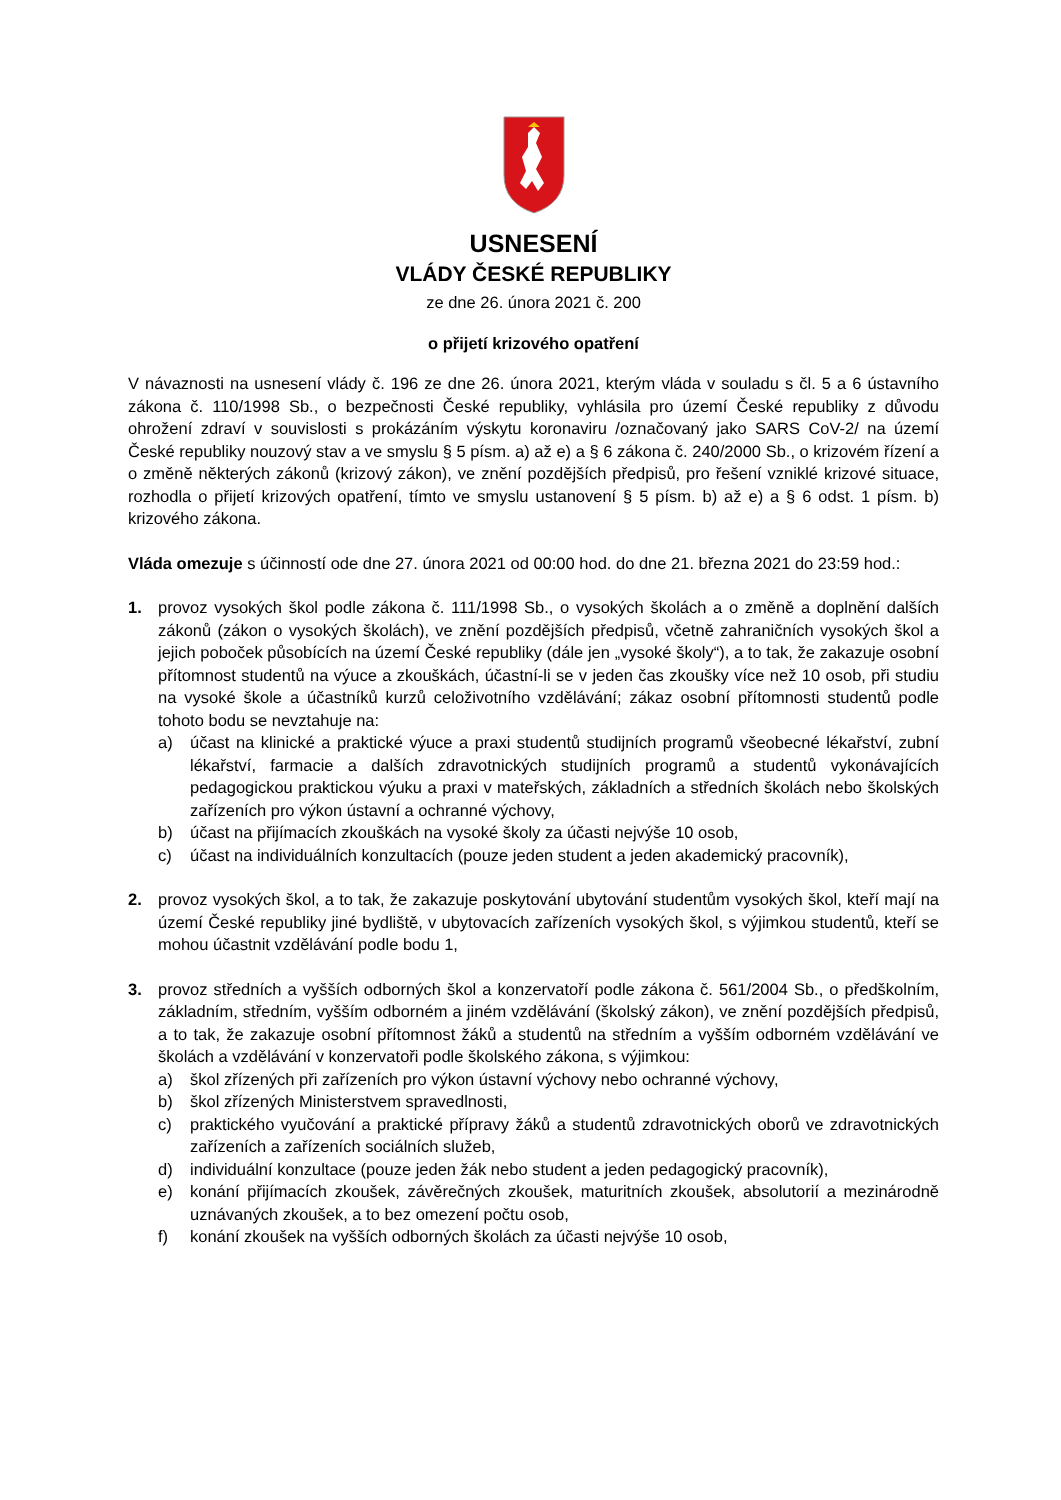USNESENÍ
VLÁDY ČESKÉ REPUBLIKY
ze dne 26. února 2021 č. 200
o přijetí krizového opatření
V návaznosti na usnesení vlády č. 196 ze dne 26. února 2021, kterým vláda v souladu s čl. 5 a 6 ústavního zákona č. 110/1998 Sb., o bezpečnosti České republiky, vyhlásila pro území České republiky z důvodu ohrožení zdraví v souvislosti s prokázáním výskytu koronaviru /označovaný jako SARS CoV-2/ na území České republiky nouzový stav a ve smyslu § 5 písm. a) až e) a § 6 zákona č. 240/2000 Sb., o krizovém řízení a o změně některých zákonů (krizový zákon), ve znění pozdějších předpisů, pro řešení vzniklé krizové situace, rozhodla o přijetí krizových opatření, tímto ve smyslu ustanovení § 5 písm. b) až e) a § 6 odst. 1 písm. b) krizového zákona.
Vláda omezuje s účinností ode dne 27. února 2021 od 00:00 hod. do dne 21. března 2021 do 23:59 hod.:
1. provoz vysokých škol podle zákona č. 111/1998 Sb., o vysokých školách a o změně a doplnění dalších zákonů (zákon o vysokých školách), ve znění pozdějších předpisů, včetně zahraničních vysokých škol a jejich poboček působících na území České republiky (dále jen „vysoké školy“), a to tak, že zakazuje osobní přítomnost studentů na výuce a zkouškách, účastní-li se v jeden čas zkoušky více než 10 osob, při studiu na vysoké škole a účastníků kurzů celoživotního vzdělávání; zákaz osobní přítomnosti studentů podle tohoto bodu se nevztahuje na:
a) účast na klinické a praktické výuce a praxi studentů studijních programů všeobecné lékařství, zubní lékařství, farmacie a dalších zdravotnických studijních programů a studentů vykonávajících pedagogickou praktickou výuku a praxi v mateřských, základních a středních školách nebo školských zařízeních pro výkon ústavní a ochranné výchovy,
b) účast na přijímacích zkouškách na vysoké školy za účasti nejvýše 10 osob,
c) účast na individuálních konzultacích (pouze jeden student a jeden akademický pracovník),
2. provoz vysokých škol, a to tak, že zakazuje poskytování ubytování studentům vysokých škol, kteří mají na území České republiky jiné bydliště, v ubytovacích zařízeních vysokých škol, s výjimkou studentů, kteří se mohou účastnit vzdělávání podle bodu 1,
3. provoz středních a vyšších odborných škol a konzervatoří podle zákona č. 561/2004 Sb., o předškolním, základním, středním, vyšším odborném a jiném vzdělávání (školský zákon), ve znění pozdějších předpisů, a to tak, že zakazuje osobní přítomnost žáků a studentů na středním a vyšším odborném vzdělávání ve školách a vzdělávání v konzervatoři podle školského zákona, s výjimkou:
a) škol zřízených při zařízeních pro výkon ústavní výchovy nebo ochranné výchovy,
b) škol zřízených Ministerstvem spravedlnosti,
c) praktického vyučování a praktické přípravy žáků a studentů zdravotnických oborů ve zdravotnických zařízeních a zařízeních sociálních služeb,
d) individuální konzultace (pouze jeden žák nebo student a jeden pedagogický pracovník),
e) konání přijímacích zkoušek, závěrečných zkoušek, maturitních zkoušek, absolutorií a mezinárodně uznávaných zkoušek, a to bez omezení počtu osob,
f) konání zkoušek na vyšších odborných školách za účasti nejvýše 10 osob,